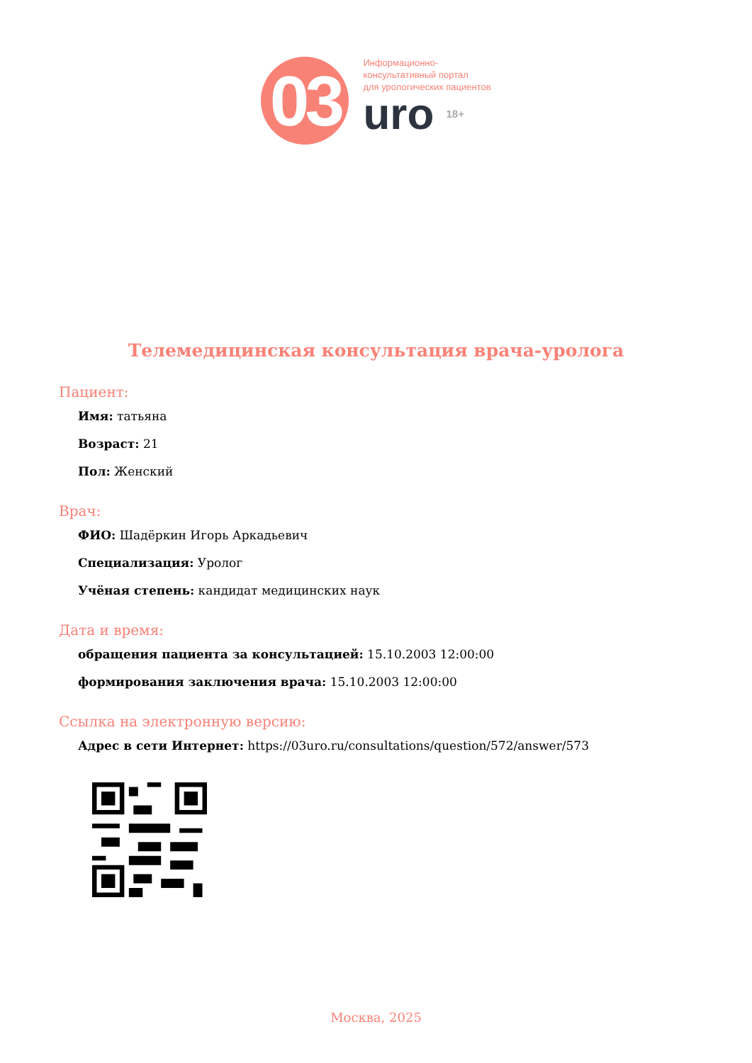03
Информационно-
консультативный портал
для урологических пациентов
uro 18+
Телемедицинская консультация врача-уролога
Пациент:
Имя: татьяна
Возраст: 21
Пол: Женский
Врач:
ФИО: Шадёркин Игорь Аркадьевич
Специализация: Уролог
Учёная степень: кандидат медицинских наук
Дата и время:
обращения пациента за консультацией: 15.10.2003 12:00:00
формирования заключения врача: 15.10.2003 12:00:00
Ссылка на электронную версию:
Адрес в сети Интернет: https://03uro.ru/consultations/question/572/answer/573
Москва, 2025